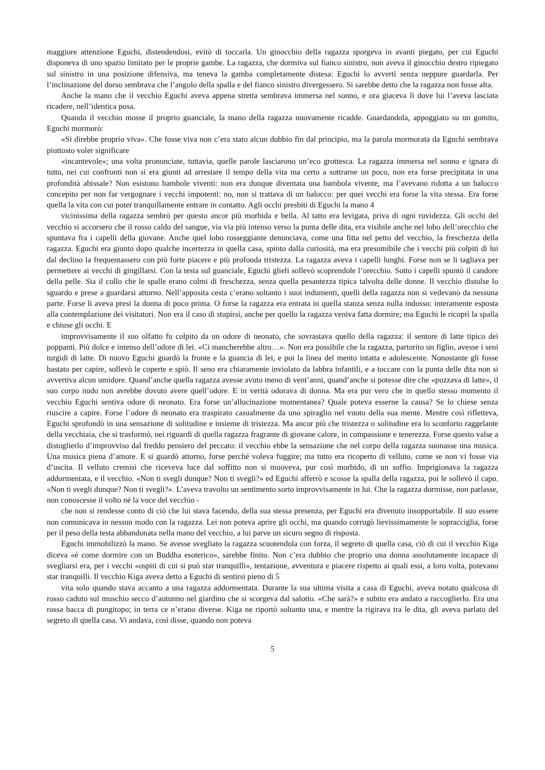maggiore attenzione Eguchi, distendendosi, evitò di toccarla. Un ginocchio della ragazza sporgeva in avanti piegato, per cui Eguchi disponeva di uno spazio limitato per le proprie gambe. La ragazza, che dormiva sul fianco sinistro, non aveva il ginocchio destro ripiegato sul sinistro in una posizione difensiva, ma teneva la gamba completamente distesa: Eguchi lo avvertì senza neppure guardarla. Per l’inclinazione del dorso sembrava che l’angolo della spalla e del fianco sinistro divergessero. Si sarebbe detto che la ragazza non fosse alta.
Anche la mano che il vecchio Eguchi aveva appena stretta sembrava immersa nel sonno, e ora giaceva lì dove lui l’aveva lasciata ricadere, nell’identica posa.
Quando il vecchio mosse il proprio guanciale, la mano della ragazza nuovamente ricadde. Guardandola, appoggiato su un gomito, Eguchi mormorò:
«Si direbbe proprio viva». Che fosse viva non c’era stato alcun dubbio fin dal principio, ma la parola mormorata da Eguchi sembrava piuttosto voler significare
«incantevole»; una volta pronunciate, tuttavia, quelle parole lasciarono un’eco grottesca. La ragazza immersa nel sonno e ignara di tutto, nei cui confronti non si era giunti ad arrestare il tempo della vita ma certo a sottrarne un poco, non era forse precipitata in una profondità abissale? Non esistono bambole viventi: non era dunque diventata una bambola vivente, ma l’avevano ridotta a un balocco concepito per non far vergognare i vecchi impotenti: no, non si trattava di un balocco: per quei vecchi era forse la vita stessa. Era forse quella la vita con cui poter tranquillamente entrare in contatto. Agli occhi presbiti di Eguchi la mano 4
vicinissima della ragazza sembrò per questo ancor più morbida e bella. Al tatto era levigata, priva di ogni ruvidezza. Gli occhi del vecchio si accorsero che il rosso caldo del sangue, via via più intenso verso la punta delle dita, era visibile anche nel lobo dell’orecchio che spuntava fra i capelli della giovane. Anche quel lobo rosseggiante denunciava, come una fitta nel petto del vecchio, la freschezza della ragazza. Eguchi era giunto dopo qualche incertezza in quella casa, spinto dalla curiosità, ma era presumibile che i vecchi più colpiti di lui dal declino la frequentassero con più forte piacere e più profonda tristezza. La ragazza aveva i capelli lunghi. Forse non se li tagliava per permettere ai vecchi di gingillarsi. Con la testa sul guanciale, Eguchi glieli sollevò scoprendole l’orecchio. Sotto i capelli spuntò il candore della pelle. Sia il collo che le spalle erano colmi di freschezza, senza quella pesantezza tipica talvolta delle donne. Il vecchio distolse lo sguardo e prese a guardarsi attorno. Nell’apposita cesta c’erano soltanto i suoi indumenti, quelli della ragazza non si vedevano da nessuna parte. Forse li aveva presi la donna di poco prima. O forse la ragazza era entrata in quella stanza senza nulla indosso: interamente esposta alla contemplazione dei visitatori. Non era il caso di stupirsi, anche per quello la ragazza veniva fatta dormire; ma Eguchi le ricoprì la spalla e chiuse gli occhi. E
improvvisamente il suo olfatto fu colpito da un odore di neonato, che sovrastava quello della ragazza: il sentore di latte tipico dei poppanti. Più dolce e intenso dell’odore di lei. «Ci mancherebbe altro…». Non era possibile che la ragazza, partorito un figlio, avesse i seni turgidi di latte. Di nuovo Eguchi guardò la fronte e la guancia di lei, e poi la linea del mento intatta e adolescente. Nonostante gli fosse bastato per capire, sollevò le coperte e spiò. Il seno era chiaramente inviolato da labbra infantili, e a toccare con la punta delle dita non si avvertiva alcun umidore. Quand’anche quella ragazza avesse avuto meno di vent’anni, quand’anche si potesse dire che «puzzava di latte», il suo corpo nudo non avrebbe dovuto avere quell’odore. E in verità odorava di donna. Ma era pur vero che in quello stesso momento il vecchio Eguchi sentiva odore di neonato. Era forse un’allucinazione momentanea? Quale poteva esserne la causa? Se lo chiese senza riuscire a capire. Forse l’odore di neonato era traspirato casualmente da uno spiraglio nel vuoto della sua mente. Mentre così rifletteva, Eguchi sprofondò in una sensazione di solitudine e insieme di tristezza. Ma ancor più che tristezza o solitudine era lo sconforto raggelante della vecchiaia, che si trasformò, nei riguardi di quella ragazza fragrante di giovane calore, in compassione e tenerezza. Forse questo valse a distoglierlo d’improvviso dal freddo pensiero del peccato: il vecchio ebbe la sensazione che nel corpo della ragazza suonasse una musica. Una musica piena d’amore. E si guardò attorno, forse perché voleva fuggire; ma tutto era ricoperto di velluto, come se non vi fosse via d’uscita. Il velluto cremisi che riceveva luce dal soffitto non si muoveva, pur così morbido, di un soffio. Imprigionava la ragazza addormentata, e il vecchio. «Non ti svegli dunque? Non ti svegli?» ed Eguchi afferrò e scosse la spalla della ragazza, poi le sollevò il capo. «Non ti svegli dunque? Non ti svegli?». L’aveva travolto un sentimento sorto improvvisamente in lui. Che la ragazza dormisse, non parlasse, non conoscesse il volto né la voce del vecchio -
che non si rendesse conto di ciò che lui stava facendo, della sua stessa presenza, per Eguchi era divenuto insopportabile. Il suo essere non comunicava in nessun modo con la ragazza. Lei non poteva aprire gli occhi, ma quando corrugò lievissimamente le sopracciglia, forse per il peso della testa abbandonata nella mano del vecchio, a lui parve un sicuro segno di risposta.
Eguchi immobilizzò la mano. Se avesse svegliato la ragazza scuotendola con forza, il segreto di quella casa, ciò di cui il vecchio Kiga diceva «è come dormire con un Buddha esoterico», sarebbe finito. Non c’era dubbio che proprio una donna assolutamente incapace di svegliarsi era, per i vecchi «ospiti di cui si può star tranquilli», tentazione, avventura e piacere rispetto ai quali essi, a loro volta, potevano star tranquilli. Il vecchio Kiga aveva detto a Eguchi di sentirsi pieno di 5
vita solo quando stava accanto a una ragazza addormentata. Durante la sua ultima visita a casa di Eguchi, aveva notato qualcosa di rosso caduto sul muschio secco d’autunno nel giardino che si scorgeva dal salotto. «Che sarà?» e subito era andato a raccoglierlo. Era una rossa bacca di pungitopo; in terra ce n’erano diverse. Kiga ne riportò soltanto una, e mentre la rigirava tra le dita, gli aveva parlato del segreto di quella casa. Vi andava, così disse, quando non poteva
5